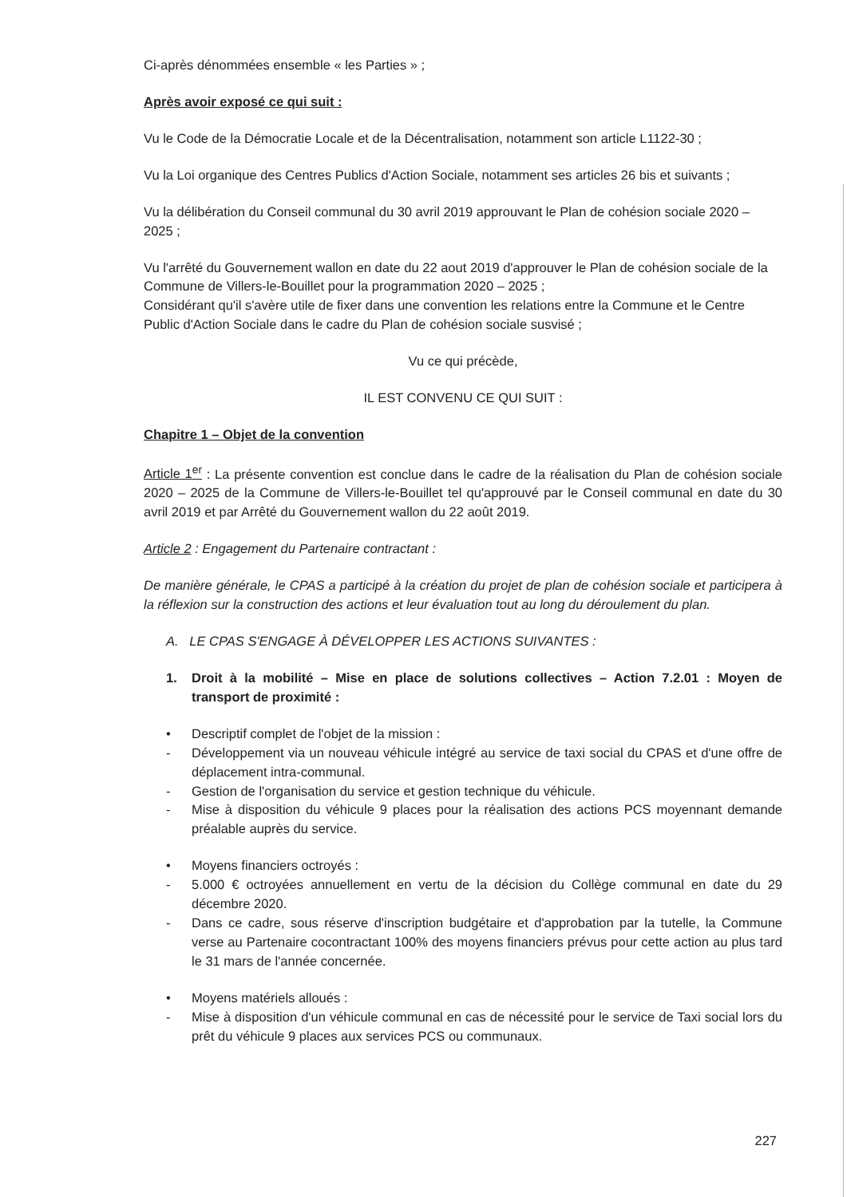Ci-après dénommées ensemble « les Parties » ;
Après avoir exposé ce qui suit :
Vu le Code de la Démocratie Locale et de la Décentralisation, notamment son article L1122-30 ;
Vu la Loi organique des Centres Publics d'Action Sociale, notamment ses articles 26 bis et suivants ;
Vu la délibération du Conseil communal du 30 avril 2019 approuvant le Plan de cohésion sociale 2020 – 2025 ;
Vu l'arrêté du Gouvernement wallon en date du 22 aout 2019 d'approuver le Plan de cohésion sociale de la Commune de Villers-le-Bouillet pour la programmation 2020 – 2025 ;
Considérant qu'il s'avère utile de fixer dans une convention les relations entre la Commune et le Centre Public d'Action Sociale dans le cadre du Plan de cohésion sociale susvisé ;
Vu ce qui précède,
IL EST CONVENU CE QUI SUIT :
Chapitre 1 – Objet de la convention
Article 1<sup>er</sup> : La présente convention est conclue dans le cadre de la réalisation du Plan de cohésion sociale 2020 – 2025 de la Commune de Villers-le-Bouillet tel qu'approuvé par le Conseil communal en date du 30 avril 2019 et par Arrêté du Gouvernement wallon du 22 août 2019.
Article 2 : Engagement du Partenaire contractant :
De manière générale, le CPAS a participé à la création du projet de plan de cohésion sociale et participera à la réflexion sur la construction des actions et leur évaluation tout au long du déroulement du plan.
A. LE CPAS S'ENGAGE À DÉVELOPPER LES ACTIONS SUIVANTES :
1. Droit à la mobilité – Mise en place de solutions collectives – Action 7.2.01 : Moyen de transport de proximité :
• Descriptif complet de l'objet de la mission :
- Développement via un nouveau véhicule intégré au service de taxi social du CPAS et d'une offre de déplacement intra-communal.
- Gestion de l'organisation du service et gestion technique du véhicule.
- Mise à disposition du véhicule 9 places pour la réalisation des actions PCS moyennant demande préalable auprès du service.
• Moyens financiers octroyés :
- 5.000 € octroyées annuellement en vertu de la décision du Collège communal en date du 29 décembre 2020.
- Dans ce cadre, sous réserve d'inscription budgétaire et d'approbation par la tutelle, la Commune verse au Partenaire cocontractant 100% des moyens financiers prévus pour cette action au plus tard le 31 mars de l'année concernée.
• Moyens matériels alloués :
- Mise à disposition d'un véhicule communal en cas de nécessité pour le service de Taxi social lors du prêt du véhicule 9 places aux services PCS ou communaux.
227